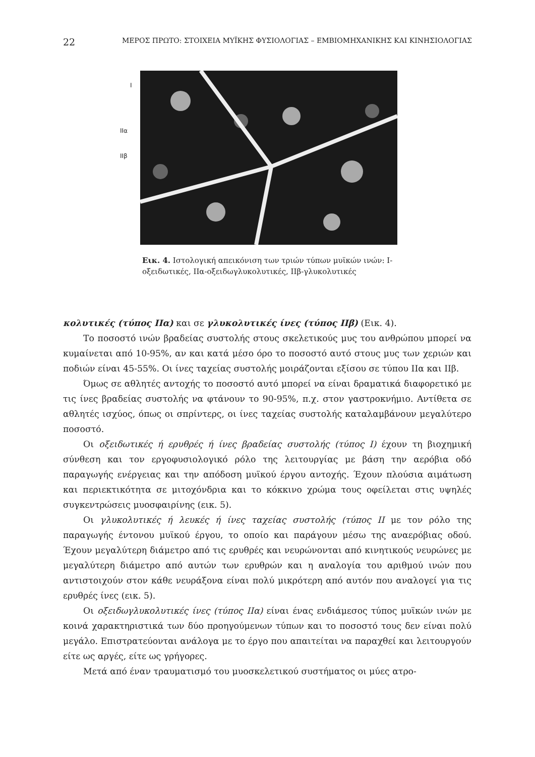22 ΜΕΡΟΣ ΠΡΩΤΟ: ΣΤΟΙΧΕΙΑ ΜΥΪΚΗΣ ΦΥΣΙΟΛΟΓΙΑΣ – ΕΜΒΙΟΜΗΧΑΝΙΚΗΣ ΚΑΙ ΚΙΝΗΣΙΟΛΟΓΙΑΣ
I
IIα
IIβ
Εικ. 4. Ιστολογική απεικόνιση των τριών τύπων μυϊκών ινών: I-οξειδωτικές, IIα-οξειδωγλυκολυτικές, IIβ-γλυκολυτικές
κολυτικές (τύπος IIα) και σε γλυκολυτικές ίνες (τύπος IIβ) (Εικ. 4).
Το ποσοστό ινών βραδείας συστολής στους σκελετικούς μυς του ανθρώπου μπορεί να κυμαίνεται από 10-95%, αν και κατά μέσο όρο το ποσοστό αυτό στους μυς των χεριών και ποδιών είναι 45-55%. Οι ίνες ταχείας συστολής μοιράζονται εξίσου σε τύπου IIα και IIβ.
Όμως σε αθλητές αντοχής το ποσοστό αυτό μπορεί να είναι δραματικά διαφορετικό με τις ίνες βραδείας συστολής να φτάνουν το 90-95%, π.χ. στον γαστροκνήμιο. Αντίθετα σε αθλητές ισχύος, όπως οι σπρίντερς, οι ίνες ταχείας συστολής καταλαμβάνουν μεγαλύτερο ποσοστό.
Οι οξειδωτικές ή ερυθρές ή ίνες βραδείας συστολής (τύπος I) έχουν τη βιοχημική σύνθεση και τον εργοφυσιολογικό ρόλο της λειτουργίας με βάση την αερόβια οδό παραγωγής ενέργειας και την απόδοση μυϊκού έργου αντοχής. Έχουν πλούσια αιμάτωση και περιεκτικότητα σε μιτοχόνδρια και το κόκκινο χρώμα τους οφείλεται στις υψηλές συγκεντρώσεις μυοσφαιρίνης (εικ. 5).
Οι γλυκολυτικές ή λευκές ή ίνες ταχείας συστολής (τύπος II με τον ρόλο της παραγωγής έντονου μυϊκού έργου, το οποίο και παράγουν μέσω της αναερόβιας οδού. Έχουν μεγαλύτερη διάμετρο από τις ερυθρές και νευρώνονται από κινητικούς νευρώνες με μεγαλύτερη διάμετρο από αυτών των ερυθρών και η αναλογία του αριθμού ινών που αντιστοιχούν στον κάθε νευράξονα είναι πολύ μικρότερη από αυτόν που αναλογεί για τις ερυθρές ίνες (εικ. 5).
Οι οξειδωγλυκολυτικές ίνες (τύπος IIα) είναι ένας ενδιάμεσος τύπος μυϊκών ινών με κοινά χαρακτηριστικά των δύο προηγούμενων τύπων και το ποσοστό τους δεν είναι πολύ μεγάλο. Επιστρατεύονται ανάλογα με το έργο που απαιτείται να παραχθεί και λειτουργούν είτε ως αργές, είτε ως γρήγορες.
Μετά από έναν τραυματισμό του μυοσκελετικού συστήματος οι μύες ατρο-